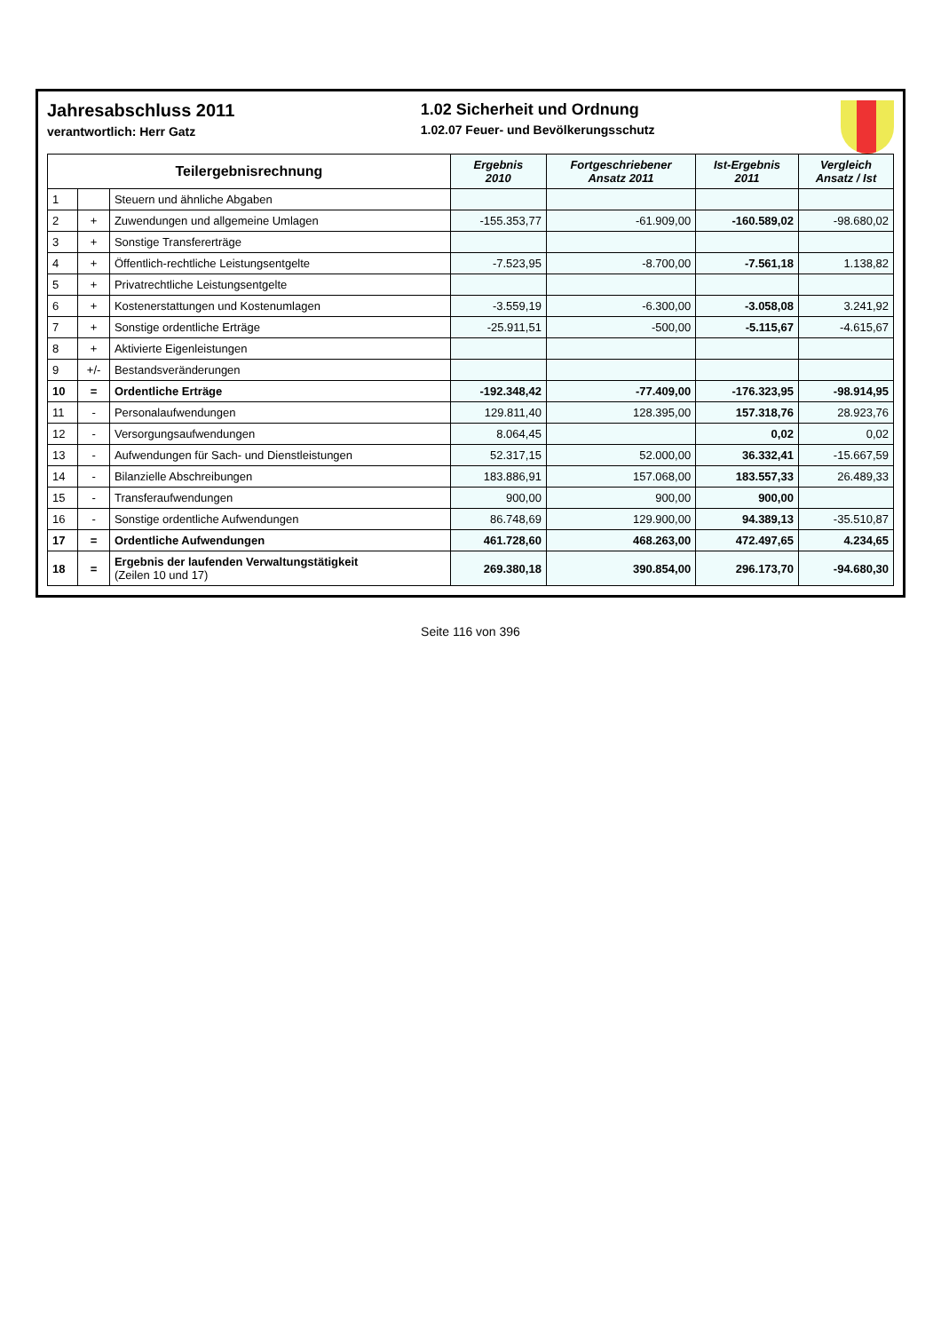Jahresabschluss 2011
verantwortlich: Herr Gatz
1.02 Sicherheit und Ordnung
1.02.07 Feuer- und Bevölkerungsschutz
| Teilergebnisrechnung | | | Ergebnis 2010 | Fortgeschriebener Ansatz 2011 | Ist-Ergebnis 2011 | Vergleich Ansatz / Ist |
| --- | --- | --- | --- | --- | --- | --- |
| 1 | | Steuern und ähnliche Abgaben | | | | |
| 2 | + | Zuwendungen und allgemeine Umlagen | -155.353,77 | -61.909,00 | -160.589,02 | -98.680,02 |
| 3 | + | Sonstige Transfererträge | | | | |
| 4 | + | Öffentlich-rechtliche Leistungsentgelte | -7.523,95 | -8.700,00 | -7.561,18 | 1.138,82 |
| 5 | + | Privatrechtliche Leistungsentgelte | | | | |
| 6 | + | Kostenerstattungen und Kostenumlagen | -3.559,19 | -6.300,00 | -3.058,08 | 3.241,92 |
| 7 | + | Sonstige ordentliche Erträge | -25.911,51 | -500,00 | -5.115,67 | -4.615,67 |
| 8 | + | Aktivierte Eigenleistungen | | | | |
| 9 | +/- | Bestandsveränderungen | | | | |
| 10 | = | Ordentliche Erträge | -192.348,42 | -77.409,00 | -176.323,95 | -98.914,95 |
| 11 | - | Personalaufwendungen | 129.811,40 | 128.395,00 | 157.318,76 | 28.923,76 |
| 12 | - | Versorgungsaufwendungen | 8.064,45 | | 0,02 | 0,02 |
| 13 | - | Aufwendungen für Sach- und Dienstleistungen | 52.317,15 | 52.000,00 | 36.332,41 | -15.667,59 |
| 14 | - | Bilanzielle Abschreibungen | 183.886,91 | 157.068,00 | 183.557,33 | 26.489,33 |
| 15 | - | Transferaufwendungen | 900,00 | 900,00 | 900,00 | |
| 16 | - | Sonstige ordentliche Aufwendungen | 86.748,69 | 129.900,00 | 94.389,13 | -35.510,87 |
| 17 | = | Ordentliche Aufwendungen | 461.728,60 | 468.263,00 | 472.497,65 | 4.234,65 |
| 18 | = | Ergebnis der laufenden Verwaltungstätigkeit (Zeilen 10 und 17) | 269.380,18 | 390.854,00 | 296.173,70 | -94.680,30 |
Seite 116 von 396